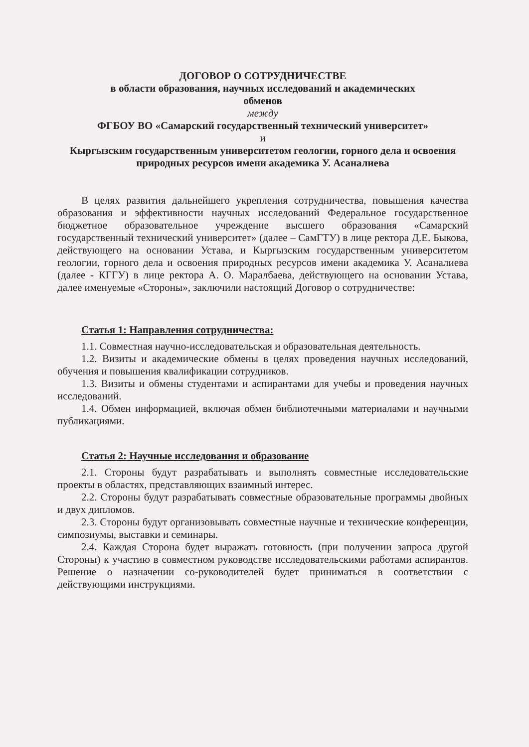ДОГОВОР О СОТРУДНИЧЕСТВЕ
в области образования, научных исследований и академических
обменов
между
ФГБОУ ВО «Самарский государственный технический университет»
и
Кыргызским государственным университетом геологии, горного дела и освоения природных ресурсов имени академика У. Асаналиева
В целях развития дальнейшего укрепления сотрудничества, повышения качества образования и эффективности научных исследований Федеральное государственное бюджетное образовательное учреждение высшего образования «Самарский государственный технический университет» (далее – СамГТУ) в лице ректора Д.Е. Быкова, действующего на основании Устава, и Кыргызским государственным университетом геологии, горного дела и освоения природных ресурсов имени академика У. Асаналиева (далее - КГГУ) в лице ректора А. О. Маралбаева, действующего на основании Устава, далее именуемые «Стороны», заключили настоящий Договор о сотрудничестве:
Статья 1: Направления сотрудничества:
1.1. Совместная научно-исследовательская и образовательная деятельность.
1.2. Визиты и академические обмены в целях проведения научных исследований, обучения и повышения квалификации сотрудников.
1.3. Визиты и обмены студентами и аспирантами для учебы и проведения научных исследований.
1.4. Обмен информацией, включая обмен библиотечными материалами и научными публикациями.
Статья 2: Научные исследования и образование
2.1. Стороны будут разрабатывать и выполнять совместные исследовательские проекты в областях, представляющих взаимный интерес.
2.2. Стороны будут разрабатывать совместные образовательные программы двойных и двух дипломов.
2.3. Стороны будут организовывать совместные научные и технические конференции, симпозиумы, выставки и семинары.
2.4. Каждая Сторона будет выражать готовность (при получении запроса другой Стороны) к участию в совместном руководстве исследовательскими работами аспирантов. Решение о назначении со-руководителей будет приниматься в соответствии с действующими инструкциями.